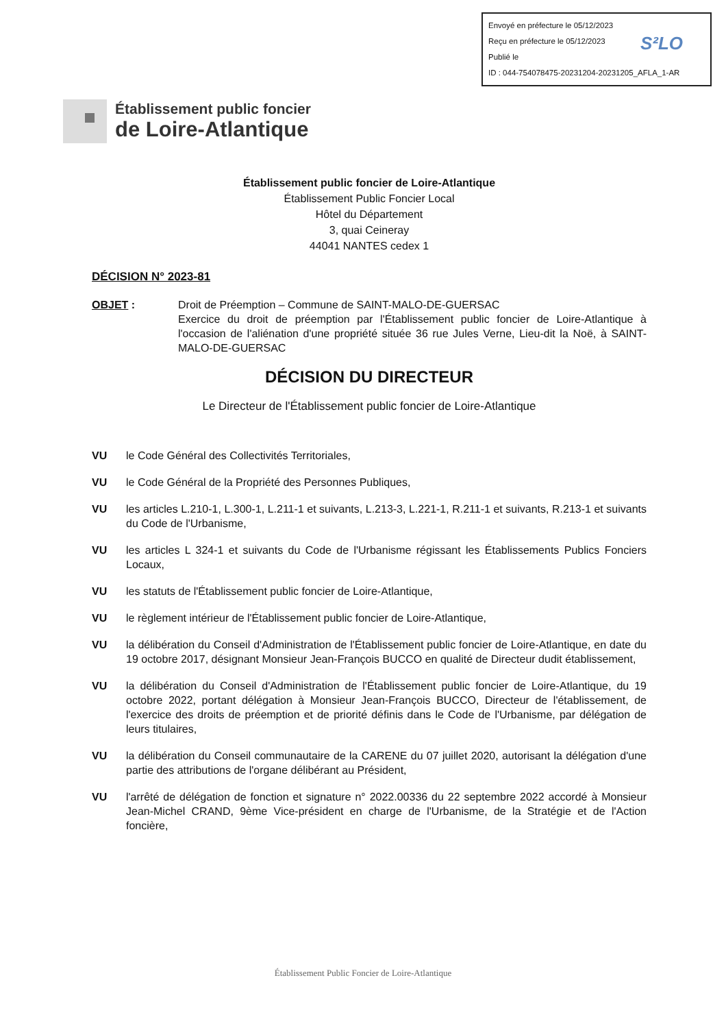Envoyé en préfecture le 05/12/2023
Reçu en préfecture le 05/12/2023
Publié le
ID : 044-754078475-20231204-20231205_AFLA_1-AR
S²LO
Établissement public foncier
de Loire-Atlantique
Établissement public foncier de Loire-Atlantique
Établissement Public Foncier Local
Hôtel du Département
3, quai Ceineray
44041 NANTES cedex 1
DÉCISION N° 2023-81
OBJET : Droit de Préemption – Commune de SAINT-MALO-DE-GUERSAC
Exercice du droit de préemption par l'Établissement public foncier de Loire-Atlantique à l'occasion de l'aliénation d'une propriété située 36 rue Jules Verne, Lieu-dit la Noë, à SAINT-MALO-DE-GUERSAC
DÉCISION DU DIRECTEUR
Le Directeur de l'Établissement public foncier de Loire-Atlantique
VU le Code Général des Collectivités Territoriales,
VU le Code Général de la Propriété des Personnes Publiques,
VU les articles L.210-1, L.300-1, L.211-1 et suivants, L.213-3, L.221-1, R.211-1 et suivants, R.213-1 et suivants du Code de l'Urbanisme,
VU les articles L 324-1 et suivants du Code de l'Urbanisme régissant les Établissements Publics Fonciers Locaux,
VU les statuts de l'Établissement public foncier de Loire-Atlantique,
VU le règlement intérieur de l'Établissement public foncier de Loire-Atlantique,
VU la délibération du Conseil d'Administration de l'Établissement public foncier de Loire-Atlantique, en date du 19 octobre 2017, désignant Monsieur Jean-François BUCCO en qualité de Directeur dudit établissement,
VU la délibération du Conseil d'Administration de l'Établissement public foncier de Loire-Atlantique, du 19 octobre 2022, portant délégation à Monsieur Jean-François BUCCO, Directeur de l'établissement, de l'exercice des droits de préemption et de priorité définis dans le Code de l'Urbanisme, par délégation de leurs titulaires,
VU la délibération du Conseil communautaire de la CARENE du 07 juillet 2020, autorisant la délégation d'une partie des attributions de l'organe délibérant au Président,
VU l'arrêté de délégation de fonction et signature n° 2022.00336 du 22 septembre 2022 accordé à Monsieur Jean-Michel CRAND, 9ème Vice-président en charge de l'Urbanisme, de la Stratégie et de l'Action foncière,
Établissement Public Foncier de Loire-Atlantique